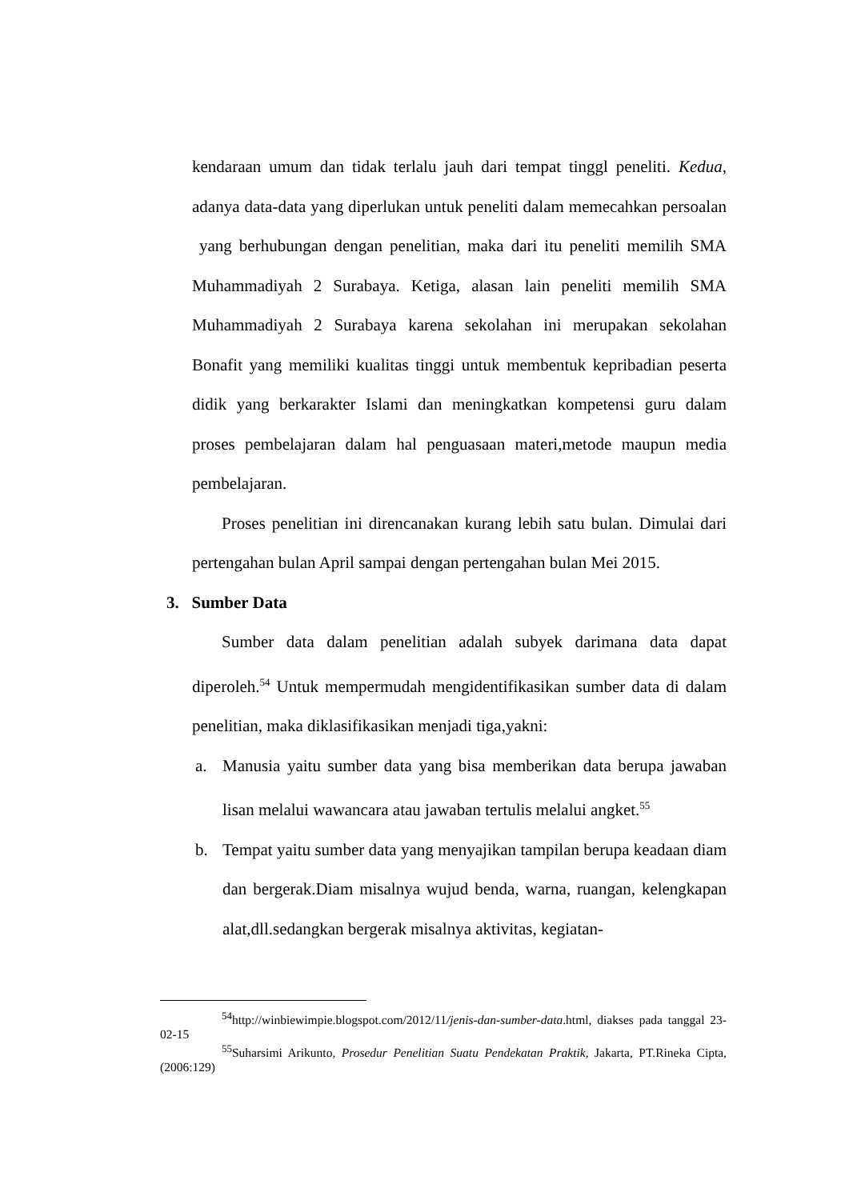kendaraan umum dan tidak terlalu jauh dari tempat tinggl peneliti. Kedua, adanya data-data yang diperlukan untuk peneliti dalam memecahkan persoalan yang berhubungan dengan penelitian, maka dari itu peneliti memilih SMA Muhammadiyah 2 Surabaya. Ketiga, alasan lain peneliti memilih SMA Muhammadiyah 2 Surabaya karena sekolahan ini merupakan sekolahan Bonafit yang memiliki kualitas tinggi untuk membentuk kepribadian peserta didik yang berkarakter Islami dan meningkatkan kompetensi guru dalam proses pembelajaran dalam hal penguasaan materi,metode maupun media pembelajaran.
Proses penelitian ini direncanakan kurang lebih satu bulan. Dimulai dari pertengahan bulan April sampai dengan pertengahan bulan Mei 2015.
3. Sumber Data
Sumber data dalam penelitian adalah subyek darimana data dapat diperoleh.<sup>54</sup> Untuk mempermudah mengidentifikasikan sumber data di dalam penelitian, maka diklasifikasikan menjadi tiga,yakni:
a. Manusia yaitu sumber data yang bisa memberikan data berupa jawaban lisan melalui wawancara atau jawaban tertulis melalui angket.<sup>55</sup>
b. Tempat yaitu sumber data yang menyajikan tampilan berupa keadaan diam dan bergerak.Diam misalnya wujud benda, warna, ruangan, kelengkapan alat,dll.sedangkan bergerak misalnya aktivitas, kegiatan-
<sup>54</sup> http://winbiewimpie.blogspot.com/2012/11/jenis-dan-sumber-data.html, diakses pada tanggal 23-02-15
<sup>55</sup> Suharsimi Arikunto, Prosedur Penelitian Suatu Pendekatan Praktik, Jakarta, PT.Rineka Cipta, (2006:129)